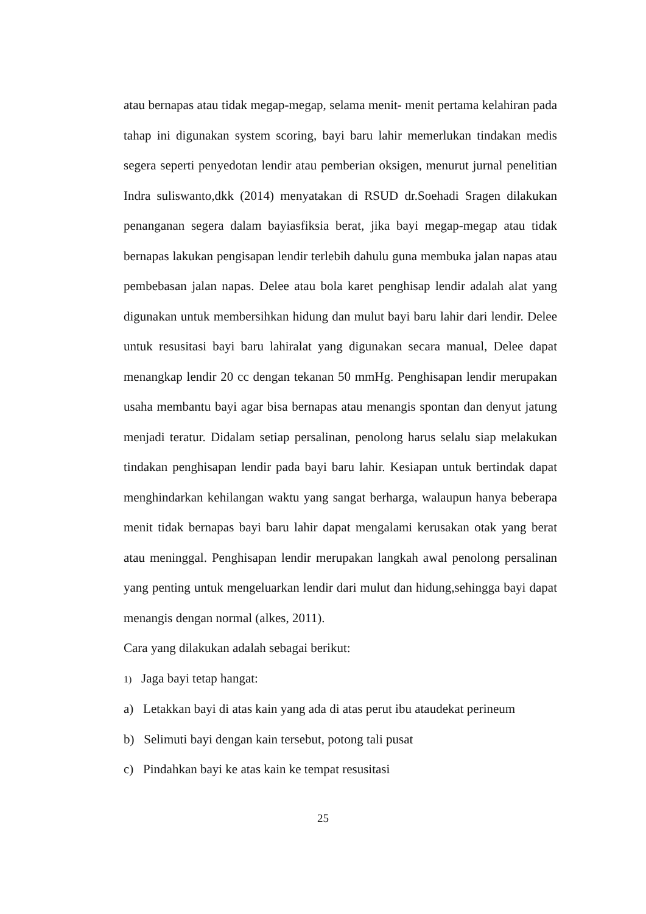atau bernapas atau tidak megap-megap, selama menit- menit pertama kelahiran pada tahap ini digunakan system scoring, bayi baru lahir memerlukan tindakan medis segera seperti penyedotan lendir atau pemberian oksigen, menurut jurnal penelitian Indra suliswanto,dkk (2014) menyatakan di RSUD dr.Soehadi Sragen dilakukan penanganan segera dalam bayiasfiksia berat, jika bayi megap-megap atau tidak bernapas lakukan pengisapan lendir terlebih dahulu guna membuka jalan napas atau pembebasan jalan napas. Delee atau bola karet penghisap lendir adalah alat yang digunakan untuk membersihkan hidung dan mulut bayi baru lahir dari lendir. Delee untuk resusitasi bayi baru lahiralat yang digunakan secara manual, Delee dapat menangkap lendir 20 cc dengan tekanan 50 mmHg. Penghisapan lendir merupakan usaha membantu bayi agar bisa bernapas atau menangis spontan dan denyut jatung menjadi teratur. Didalam setiap persalinan, penolong harus selalu siap melakukan tindakan penghisapan lendir pada bayi baru lahir. Kesiapan untuk bertindak dapat menghindarkan kehilangan waktu yang sangat berharga, walaupun hanya beberapa menit tidak bernapas bayi baru lahir dapat mengalami kerusakan otak yang berat atau meninggal. Penghisapan lendir merupakan langkah awal penolong persalinan yang penting untuk mengeluarkan lendir dari mulut dan hidung,sehingga bayi dapat menangis dengan normal (alkes, 2011).
Cara yang dilakukan adalah sebagai berikut:
1) Jaga bayi tetap hangat:
a) Letakkan bayi di atas kain yang ada di atas perut ibu ataudekat perineum
b) Selimuti bayi dengan kain tersebut, potong tali pusat
c) Pindahkan bayi ke atas kain ke tempat resusitasi
25